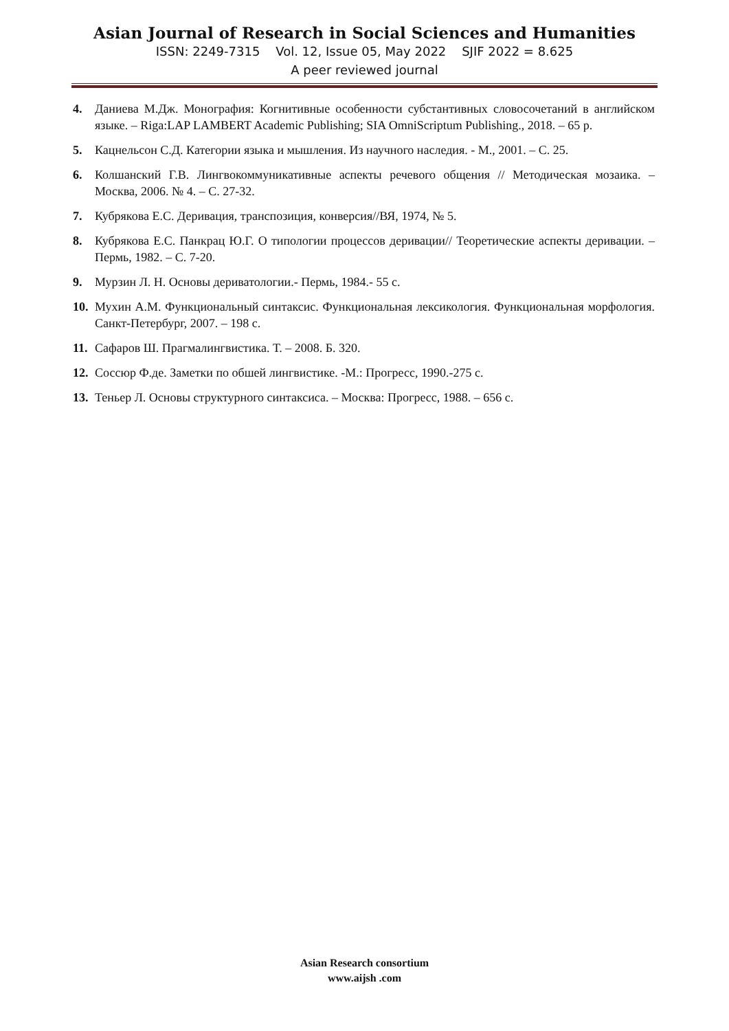Asian Journal of Research in Social Sciences and Humanities
ISSN: 2249-7315 Vol. 12, Issue 05, May 2022 SJIF 2022 = 8.625
A peer reviewed journal
4. Даниева М.Дж. Монография: Когнитивные особенности субстантивных словосочетаний в английском языке. – Riga:LAP LAMBERT Academic Publishing; SIA OmniScriptum Publishing., 2018. – 65 p.
5. Кацнельсон С.Д. Категории языка и мышления. Из научного наследия. - М., 2001. – С. 25.
6. Колшанский Г.В. Лингвокоммуникативные аспекты речевого общения // Методическая мозаика. – Москва, 2006. № 4. – С. 27-32.
7. Кубрякова Е.С. Деривация, транспозиция, конверсия//ВЯ, 1974, № 5.
8. Кубрякова Е.С. Панкрац Ю.Г. О типологии процессов деривации// Теоретические аспекты деривации. – Пермь, 1982. – С. 7-20.
9. Мурзин Л. Н. Основы дериватологии.- Пермь, 1984.- 55 с.
10. Мухин А.М. Функциональный синтаксис. Функциональная лексикология. Функциональная морфология. Санкт-Петербург, 2007. – 198 с.
11. Сафаров Ш. Прагмалингвистика. Т. – 2008. Б. 320.
12. Соссюр Ф.де. Заметки по обшей лингвистике. -М.: Прогресс, 1990.-275 с.
13. Теньер Л. Основы структурного синтаксиса. – Москва: Прогресс, 1988. – 656 с.
Asian Research consortium
www.aijsh .com